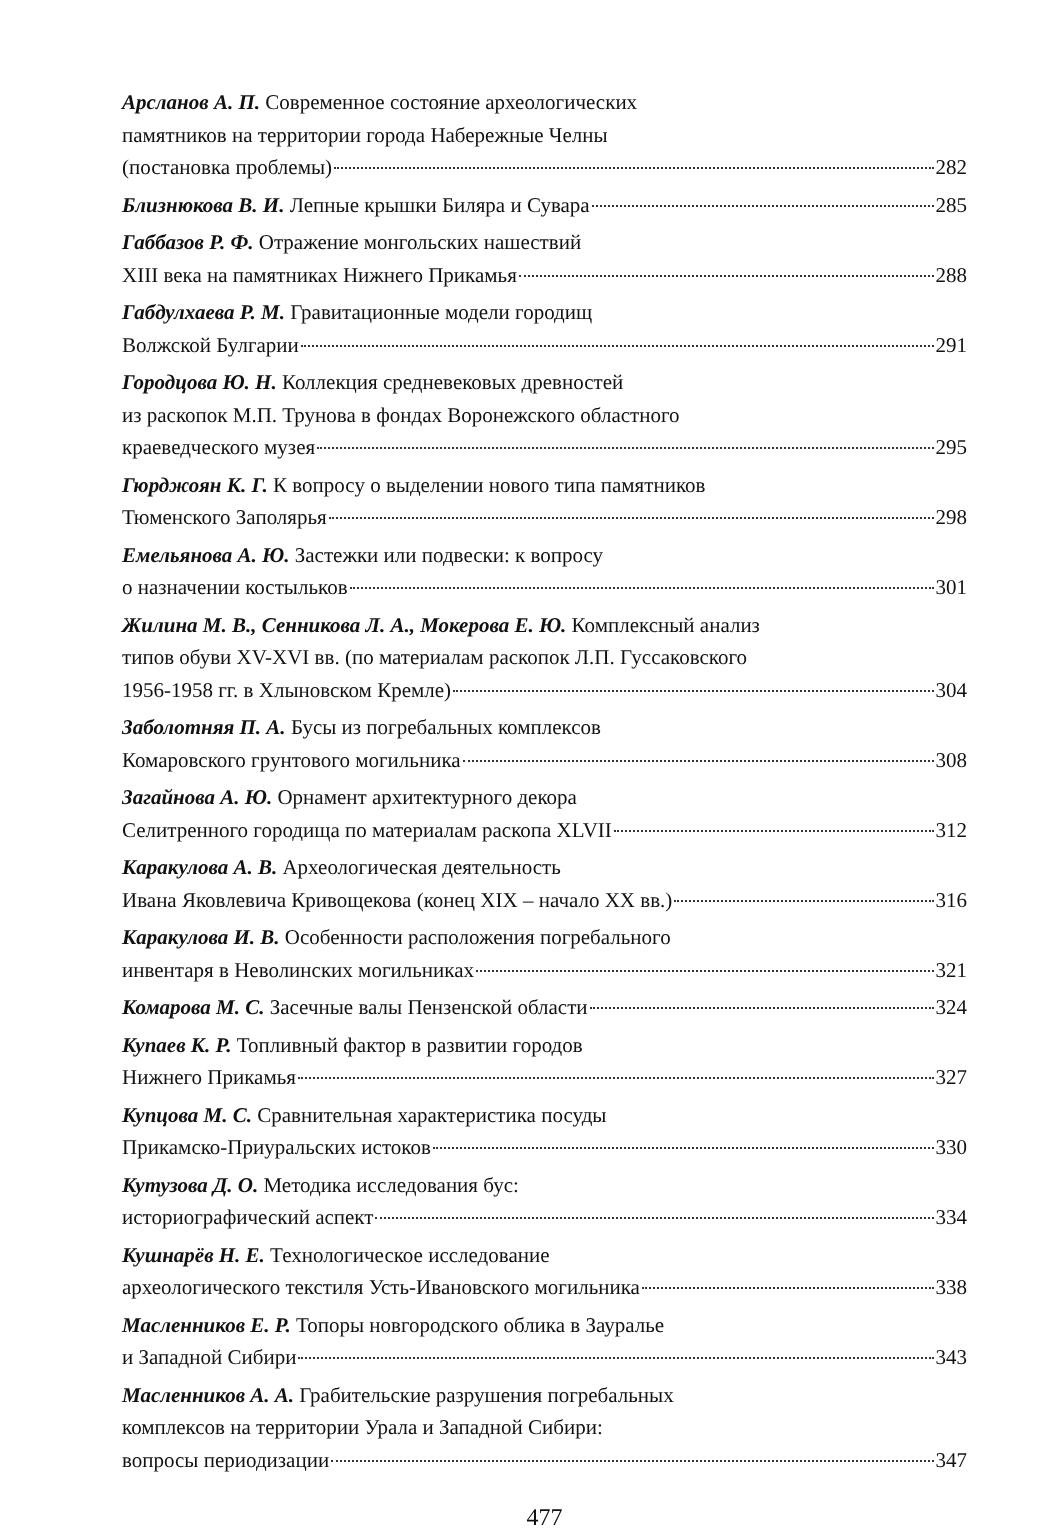Арсланов А. П. Современное состояние археологических
памятников на территории города Набережные Челны
(постановка проблемы) 282
Близнюкова В. И. Лепные крышки Биляра и Сувара 285
Габбазов Р. Ф. Отражение монгольских нашествий
XIII века на памятниках Нижнего Прикамья 288
Габдулхаева Р. М. Гравитационные модели городищ
Волжской Булгарии 291
Городцова Ю. Н. Коллекция средневековых древностей
из раскопок М.П. Трунова в фондах Воронежского областного
краеведческого музея 295
Гюрджоян К. Г. К вопросу о выделении нового типа памятников
Тюменского Заполярья 298
Емельянова А. Ю. Застежки или подвески: к вопросу
о назначении костыльков 301
Жилина М. В., Сенникова Л. А., Мокерова Е. Ю. Комплексный анализ
типов обуви XV-XVI вв. (по материалам раскопок Л.П. Гуссаковского
1956-1958 гг. в Хлыновском Кремле) 304
Заболотняя П. А. Бусы из погребальных комплексов
Комаровского грунтового могильника 308
Загайнова А. Ю. Орнамент архитектурного декора
Селитренного городища по материалам раскопа XLVII 312
Каракулова А. В. Археологическая деятельность
Ивана Яковлевича Кривощекова (конец XIX – начало XX вв.) 316
Каракулова И. В. Особенности расположения погребального
инвентаря в Неволинских могильниках 321
Комарова М. С. Засечные валы Пензенской области 324
Купаев К. Р. Топливный фактор в развитии городов
Нижнего Прикамья 327
Купцова М. С. Сравнительная характеристика посуды
Прикамско-Приуральских истоков 330
Кутузова Д. О. Методика исследования бус:
историографический аспект 334
Кушнарёв Н. Е. Технологическое исследование
археологического текстиля Усть-Ивановского могильника 338
Масленников Е. Р. Топоры новгородского облика в Зауралье
и Западной Сибири 343
Масленников А. А. Грабительские разрушения погребальных
комплексов на территории Урала и Западной Сибири:
вопросы периодизации 347
477